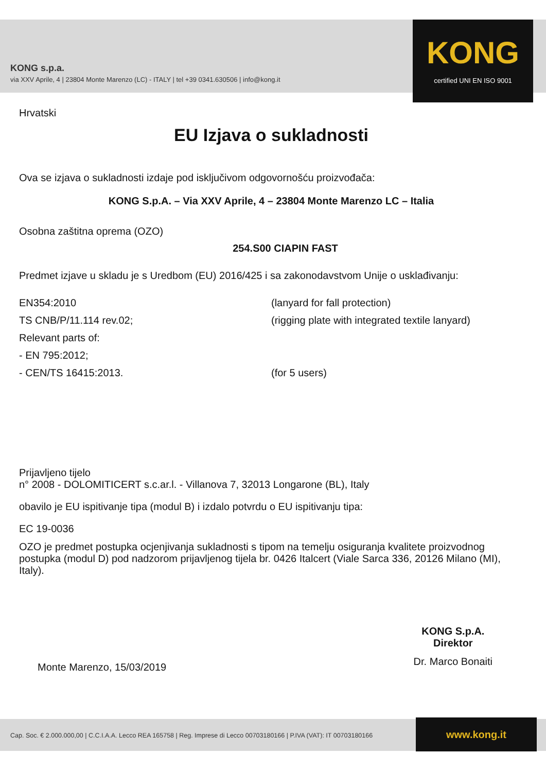KONG s.p.a.
via XXV Aprile, 4 | 23804 Monte Marenzo (LC) - ITALY | tel +39 0341.630506 | info@kong.it
KONG
certified UNI EN ISO 9001
Hrvatski
EU Izjava o sukladnosti
Ova se izjava o sukladnosti izdaje pod isključivom odgovornošću proizvođača:
KONG S.p.A. – Via XXV Aprile, 4 – 23804 Monte Marenzo LC – Italia
Osobna zaštitna oprema (OZO)
254.S00 CIAPIN FAST
Predmet izjave u skladu je s Uredbom (EU) 2016/425 i sa zakonodavstvom Unije o usklađivanju:
EN354:2010 (lanyard for fall protection)
TS CNB/P/11.114 rev.02; (rigging plate with integrated textile lanyard)
Relevant parts of:
- EN 795:2012;
- CEN/TS 16415:2013. (for 5 users)
Prijavljeno tijelo
n° 2008 - DOLOMITICERT s.c.ar.l. - Villanova 7, 32013 Longarone (BL), Italy
obavilo je EU ispitivanje tipa (modul B) i izdalo potvrdu o EU ispitivanju tipa:
EC 19-0036
OZO je predmet postupka ocjenjivanja sukladnosti s tipom na temelju osiguranja kvalitete proizvodnog postupka (modul D) pod nadzorom prijavljenog tijela br. 0426 Italcert (Viale Sarca 336, 20126 Milano (MI), Italy).
Monte Marenzo, 15/03/2019
KONG S.p.A.
Direktor
Dr. Marco Bonaiti
Cap. Soc. € 2.000.000,00 | C.C.I.A.A. Lecco REA 165758 | Reg. Imprese di Lecco 00703180166 | P.IVA (VAT): IT 00703180166
www.kong.it